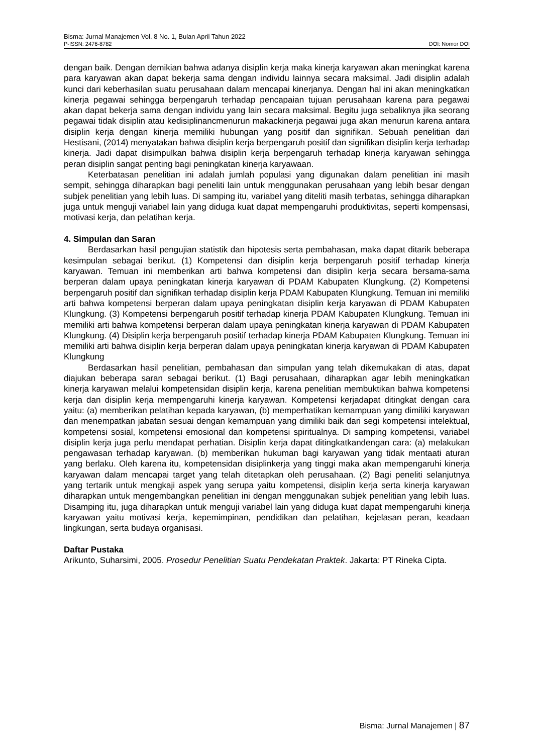Bisma: Jurnal Manajemen Vol. 8 No. 1, Bulan April Tahun 2022
P-ISSN: 2476-8782 DOI: Nomor DOI
dengan baik. Dengan demikian bahwa adanya disiplin kerja maka kinerja karyawan akan meningkat karena para karyawan akan dapat bekerja sama dengan individu lainnya secara maksimal. Jadi disiplin adalah kunci dari keberhasilan suatu perusahaan dalam mencapai kinerjanya. Dengan hal ini akan meningkatkan kinerja pegawai sehingga berpengaruh terhadap pencapaian tujuan perusahaan karena para pegawai akan dapat bekerja sama dengan individu yang lain secara maksimal. Begitu juga sebaliknya jika seorang pegawai tidak disiplin atau kedisiplinancmenurun makackinerja pegawai juga akan menurun karena antara disiplin kerja dengan kinerja memiliki hubungan yang positif dan signifikan. Sebuah penelitian dari Hestisani, (2014) menyatakan bahwa disiplin kerja berpengaruh positif dan signifikan disiplin kerja terhadap kinerja. Jadi dapat disimpulkan bahwa disiplin kerja berpengaruh terhadap kinerja karyawan sehingga peran disiplin sangat penting bagi peningkatan kinerja karyawaan.
Keterbatasan penelitian ini adalah jumlah populasi yang digunakan dalam penelitian ini masih sempit, sehingga diharapkan bagi peneliti lain untuk menggunakan perusahaan yang lebih besar dengan subjek penelitian yang lebih luas. Di samping itu, variabel yang diteliti masih terbatas, sehingga diharapkan juga untuk menguji variabel lain yang diduga kuat dapat mempengaruhi produktivitas, seperti kompensasi, motivasi kerja, dan pelatihan kerja.
4. Simpulan dan Saran
Berdasarkan hasil pengujian statistik dan hipotesis serta pembahasan, maka dapat ditarik beberapa kesimpulan sebagai berikut. (1) Kompetensi dan disiplin kerja berpengaruh positif terhadap kinerja karyawan. Temuan ini memberikan arti bahwa kompetensi dan disiplin kerja secara bersama-sama berperan dalam upaya peningkatan kinerja karyawan di PDAM Kabupaten Klungkung. (2) Kompetensi berpengaruh positif dan signifikan terhadap disiplin kerja PDAM Kabupaten Klungkung. Temuan ini memiliki arti bahwa kompetensi berperan dalam upaya peningkatan disiplin kerja karyawan di PDAM Kabupaten Klungkung. (3) Kompetensi berpengaruh positif terhadap kinerja PDAM Kabupaten Klungkung. Temuan ini memiliki arti bahwa kompetensi berperan dalam upaya peningkatan kinerja karyawan di PDAM Kabupaten Klungkung. (4) Disiplin kerja berpengaruh positif terhadap kinerja PDAM Kabupaten Klungkung. Temuan ini memiliki arti bahwa disiplin kerja berperan dalam upaya peningkatan kinerja karyawan di PDAM Kabupaten Klungkung
Berdasarkan hasil penelitian, pembahasan dan simpulan yang telah dikemukakan di atas, dapat diajukan beberapa saran sebagai berikut. (1) Bagi perusahaan, diharapkan agar lebih meningkatkan kinerja karyawan melalui kompetensidan disiplin kerja, karena penelitian membuktikan bahwa kompetensi kerja dan disiplin kerja mempengaruhi kinerja karyawan. Kompetensi kerjadapat ditingkat dengan cara yaitu: (a) memberikan pelatihan kepada karyawan, (b) memperhatikan kemampuan yang dimiliki karyawan dan menempatkan jabatan sesuai dengan kemampuan yang dimiliki baik dari segi kompetensi intelektual, kompetensi sosial, kompetensi emosional dan kompetensi spiritualnya. Di samping kompetensi, variabel disiplin kerja juga perlu mendapat perhatian. Disiplin kerja dapat ditingkatkandengan cara: (a) melakukan pengawasan terhadap karyawan. (b) memberikan hukuman bagi karyawan yang tidak mentaati aturan yang berlaku. Oleh karena itu, kompetensidan disiplinkerja yang tinggi maka akan mempengaruhi kinerja karyawan dalam mencapai target yang telah ditetapkan oleh perusahaan. (2) Bagi peneliti selanjutnya yang tertarik untuk mengkaji aspek yang serupa yaitu kompetensi, disiplin kerja serta kinerja karyawan diharapkan untuk mengembangkan penelitian ini dengan menggunakan subjek penelitian yang lebih luas. Disamping itu, juga diharapkan untuk menguji variabel lain yang diduga kuat dapat mempengaruhi kinerja karyawan yaitu motivasi kerja, kepemimpinan, pendidikan dan pelatihan, kejelasan peran, keadaan lingkungan, serta budaya organisasi.
Daftar Pustaka
Arikunto, Suharsimi, 2005. Prosedur Penelitian Suatu Pendekatan Praktek. Jakarta: PT Rineka Cipta.
Bisma: Jurnal Manajemen | 87